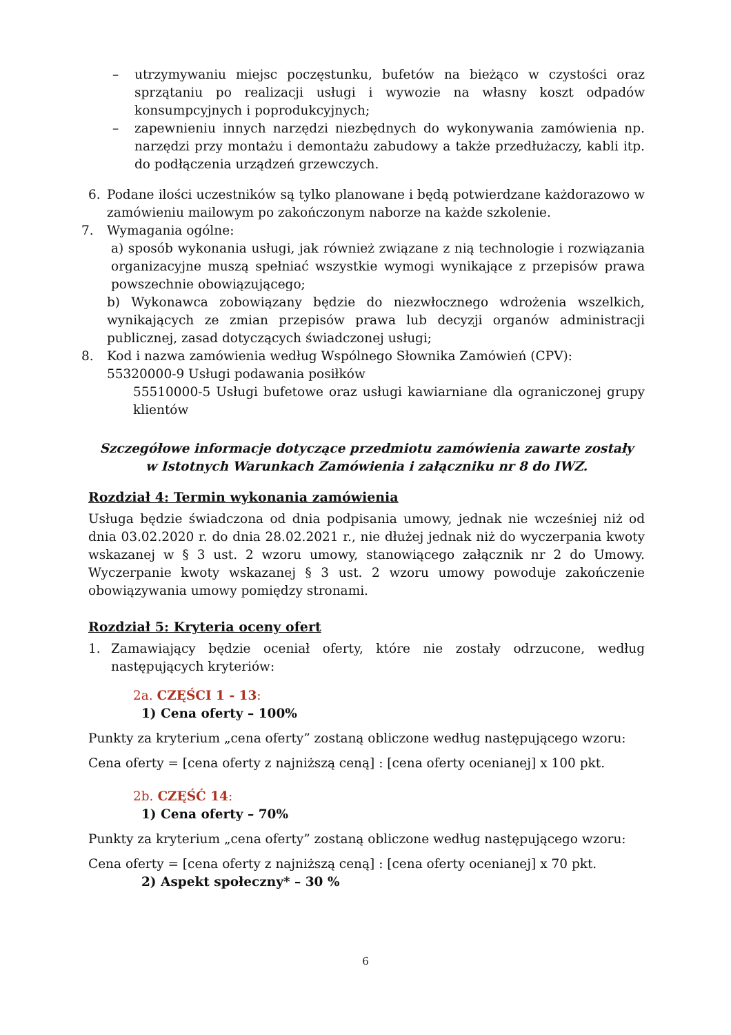– utrzymywaniu miejsc poczęstunku, bufetów na bieżąco w czystości oraz sprzątaniu po realizacji usługi i wywozie na własny koszt odpadów konsumpcyjnych i poprodukcyjnych;
– zapewnieniu innych narzędzi niezbędnych do wykonywania zamówienia np. narzędzi przy montażu i demontażu zabudowy a także przedłużaczy, kabli itp. do podłączenia urządzeń grzewczych.
6. Podane ilości uczestników są tylko planowane i będą potwierdzane każdorazowo w zamówieniu mailowym po zakończonym naborze na każde szkolenie.
7. Wymagania ogólne:
a) sposób wykonania usługi, jak również związane z nią technologie i rozwiązania organizacyjne muszą spełniać wszystkie wymogi wynikające z przepisów prawa powszechnie obowiązującego;
b) Wykonawca zobowiązany będzie do niezwłocznego wdrożenia wszelkich, wynikających ze zmian przepisów prawa lub decyzji organów administracji publicznej, zasad dotyczących świadczonej usługi;
8. Kod i nazwa zamówienia według Wspólnego Słownika Zamówień (CPV):
55320000-9 Usługi podawania posiłków
55510000-5 Usługi bufetowe oraz usługi kawiarniane dla ograniczonej grupy klientów
Szczegółowe informacje dotyczące przedmiotu zamówienia zawarte zostały
w Istotnych Warunkach Zamówienia i załączniku nr 8 do IWZ.
Rozdział 4: Termin wykonania zamówienia
Usługa będzie świadczona od dnia podpisania umowy, jednak nie wcześniej niż od dnia 03.02.2020 r. do dnia 28.02.2021 r., nie dłużej jednak niż do wyczerpania kwoty wskazanej w § 3 ust. 2 wzoru umowy, stanowiącego załącznik nr 2 do Umowy. Wyczerpanie kwoty wskazanej § 3 ust. 2 wzoru umowy powoduje zakończenie obowiązywania umowy pomiędzy stronami.
Rozdział 5: Kryteria oceny ofert
1. Zamawiający będzie oceniał oferty, które nie zostały odrzucone, według następujących kryteriów:
2a. CZĘŚCI 1 - 13:
1) Cena oferty – 100%
Punkty za kryterium „cena oferty” zostaną obliczone według następującego wzoru:
Cena oferty = [cena oferty z najniższą ceną] : [cena oferty ocenianej] x 100 pkt.
2b. CZĘŚĆ 14:
1) Cena oferty – 70%
Punkty za kryterium „cena oferty” zostaną obliczone według następującego wzoru:
Cena oferty = [cena oferty z najniższą ceną] : [cena oferty ocenianej] x 70 pkt.
2) Aspekt społeczny* – 30 %
6